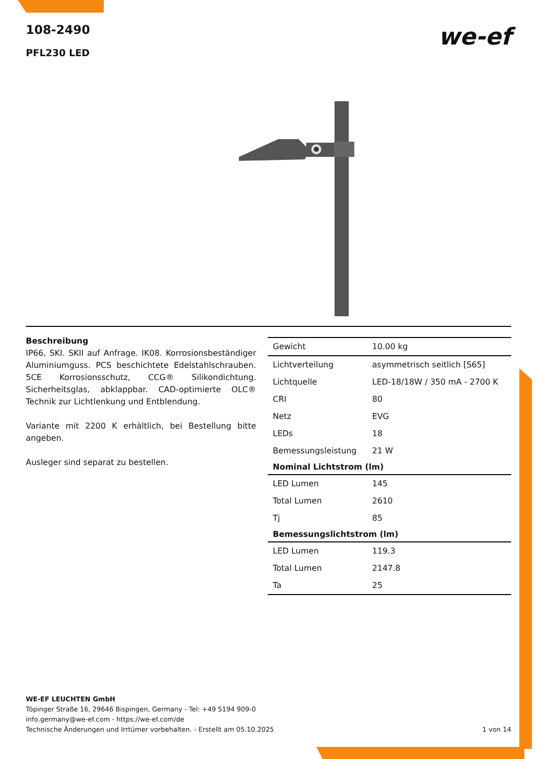108-2490
PFL230 LED
we-ef
Beschreibung
IP66, SKI. SKII auf Anfrage. IK08. Korrosionsbeständiger Aluminiumguss. PCS beschichtete Edelstahlschrauben. 5CE Korrosionsschutz, CCG® Silikondichtung. Sicherheitsglas, abklappbar. CAD-optimierte OLC® Technik zur Lichtlenkung und Entblendung.
Variante mit 2200 K erhältlich, bei Bestellung bitte angeben.
Ausleger sind separat zu bestellen.
| Gewicht | 10.00 kg |
| Lichtverteilung | asymmetrisch seitlich [S65] |
| Lichtquelle | LED-18/18W / 350 mA - 2700 K |
| CRI | 80 |
| Netz | EVG |
| LEDs | 18 |
| Bemessungsleistung | 21 W |
| Nominal Lichtstrom (lm) | |
| LED Lumen | 145 |
| Total Lumen | 2610 |
| Tj | 85 |
| Bemessungslichtstrom (lm) | |
| LED Lumen | 119.3 |
| Total Lumen | 2147.8 |
| Ta | 25 |
WE-EF LEUCHTEN GmbH
Töpinger Straße 16, 29646 Bispingen, Germany - Tel: +49 5194 909-0
info.germany@we-ef.com - https://we-ef.com/de
Technische Änderungen und Irrtümer vorbehalten. - Erstellt am 05.10.2025 1 von 14